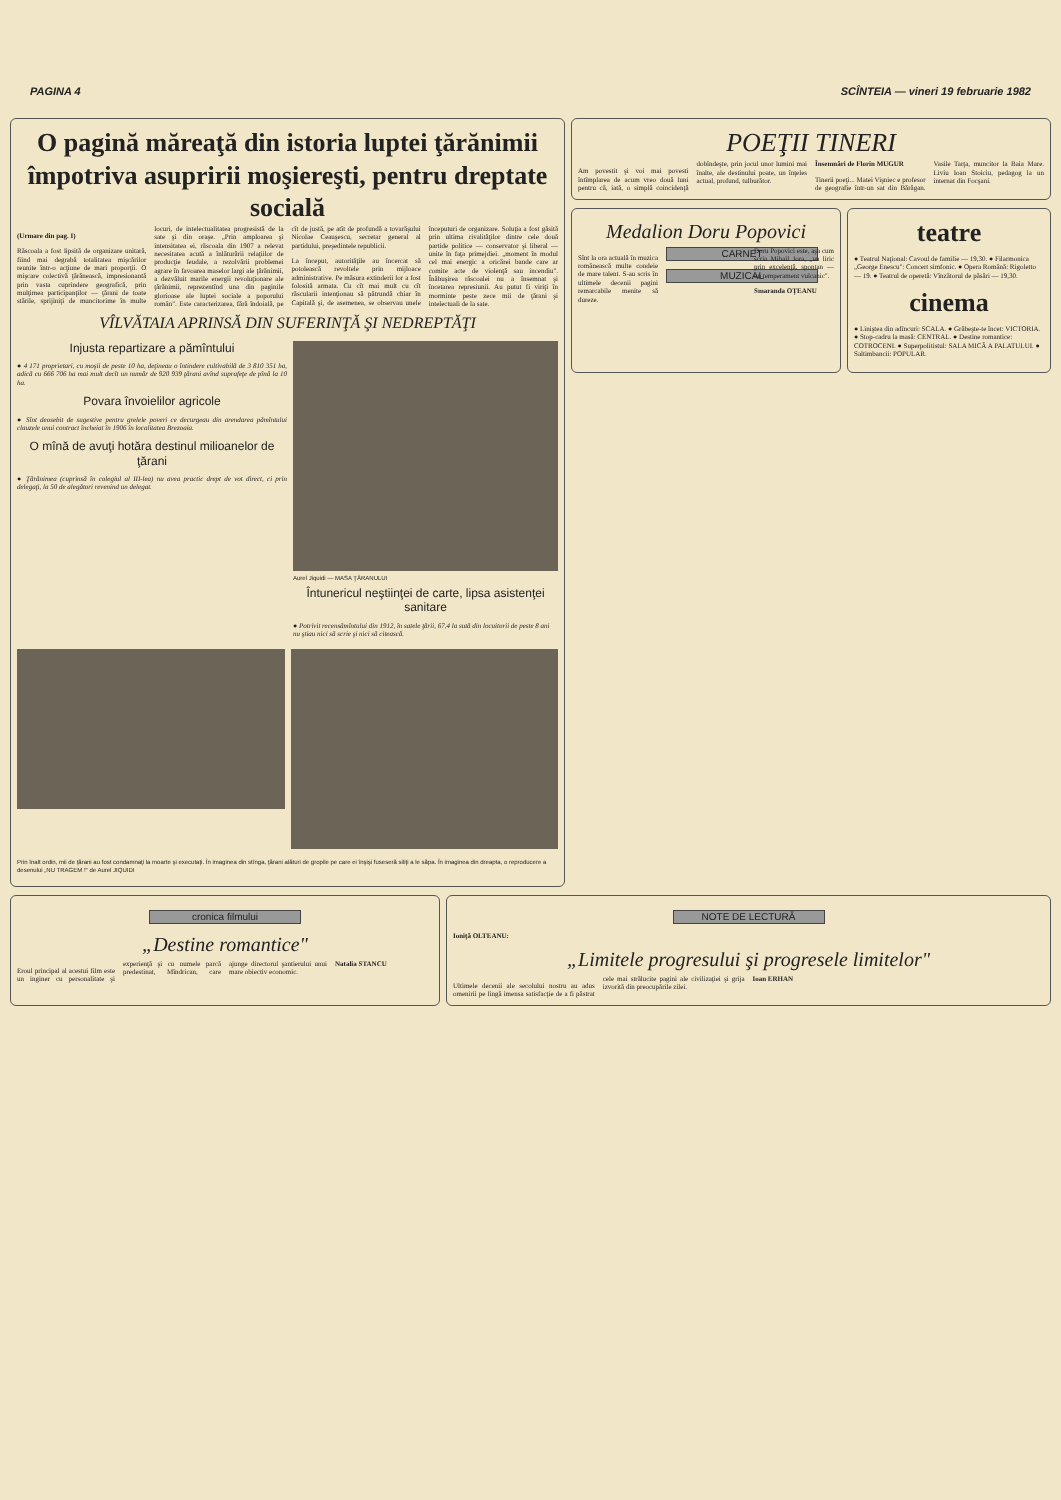PAGINA 4 SCÎNTEIA — vineri 19 februarie 1982
O pagină măreaţă din istoria luptei ţărănimii
împotriva asupririi moşiereşti, pentru dreptate socială
(Urmare din pag. I)
Răscoala a fost lipsită de organizare unitară, fiind mai degrabă totalitatea mişcărilor reunite într-o acţiune de mari proporţii. O mişcare colectivă ţărănească, impresionantă prin vasta cuprindere geografică, prin mulţimea participanţilor — ţărani de toate stările, sprijiniţi de muncitorime în multe locuri, de intelectualitatea progresistă de la sate şi din oraşe. „Prin amploarea şi intensitatea ei, răscoala din 1907 a relevat necesitatea acută a înlăturării relaţiilor de producţie feudale, a rezolvării problemei agrare în favoarea maselor largi ale ţărănimii, a dezvăluit marile energii revoluţionare ale ţărănimii, reprezentînd una din paginile glorioase ale luptei sociale a poporului român". Este caracterizarea, fără îndoială, pe cît de justă, pe atît de profundă a tovarăşului Nicolae Ceauşescu, secretar general al partidului, preşedintele republicii.
La început, autorităţile au încercat să potolească revoltele prin mijloace administrative. Pe măsura extinderii lor a fost folosită armata. Cu cît mai mult cu cît răscularii intenţionau să pătrundă chiar în Capitală şi, de asemenea, se observau unele începuturi de organizare. Soluţia a fost găsită prin ultima rivalităţilor dintre cele două partide politice — conservator şi liberal — unite în faţa primejdiei. „moment în modul cel mai energic a oricărei bande care ar comite acte de violenţă sau incendiu". Înăbuşirea răscoalei nu a însemnat şi încetarea represiunii. Au putut fi viriţi în morminte peste zece mii de ţărani şi intelectuali de la sate.
VÎLVĂTAIA APRINSĂ DIN SUFERINŢĂ ŞI NEDREPTĂŢI
Injusta repartizare a pămîntului
● 4 171 proprietari, cu moşii de peste 10 ha, deţineau o întindere cultivabilă de 3 810 351 ha, adică cu 666 706 ha mai mult decît un număr de 920 939 ţărani avînd suprafeţe de pînă la 10 ha.
Povara învoielilor agricole
● Sînt deosebit de sugestive pentru grelele poveri ce decurgeau din arendarea pămîntului clauzele unui contract încheiat în 1906 în localitatea Brezoaia.
O mînă de avuţi hotăra destinul milioanelor de ţărani
● Ţărănimea (cuprinsă în colegiul al III-lea) nu avea practic drept de vot direct, ci prin delegaţi, la 50 de alegători revenind un delegat.
Aurel Jiquidi — MASA ŢĂRANULUI
Întunericul neştiinţei de carte, lipsa asistenţei sanitare
● Potrivit recensămîntului din 1912, în satele ţării, 67,4 la sută din locuitorii de peste 8 ani nu ştiau nici să scrie şi nici să citească.
Prin înalt ordin, mii de ţărani au fost condamnaţi la moarte şi executaţi. În imaginea din stînga, ţărani alături de gropile pe care ei înşişi fuseseră siliţi a le săpa. În imaginea din dreapta, o reproducere a desenului „NU TRAGEM !" de Aurel JIQUIDI
POEŢII TINERI
Am povestit şi voi mai povesti întîmplarea de acum vreo două luni pentru că, iată, o simplă coincidenţă dobîndeşte, prin jocul unor lumini mai înalte, ale destinului poate, un înţeles actual, profund, tulburător.
Însemnări de Florin MUGUR
Tinerii poeţi... Matei Vişniec e profesor de geografie într-un sat din Bărăgan. Vasile Tarţa, muncitor la Baia Mare. Liviu Ioan Stoiciu, pedagog la un internat din Focşani.
Medalion Doru Popovici
Sînt la ora actuală în muzica românească multe condeie de mare talent. S-au scris în ultimele decenii pagini remarcabile menite să dureze.
CARNET
MUZICAL
Doru Popovici este, aşa cum scria Mihail Jora, „un liric prin excelenţă, spontan — un temperament vulcanic".
Smaranda OŢEANU
teatre
● Teatrul Naţional: Cavoul de familie — 19,30. ● Filarmonica „George Enescu": Concert simfonic. ● Opera Română: Rigoletto — 19. ● Teatrul de operetă: Vînzătorul de păsări — 19,30.
cinema
● Liniştea din adîncuri: SCALA. ● Grăbeşte-te încet: VICTORIA. ● Stop-cadru la masă: CENTRAL. ● Destine romantice: COTROCENI. ● Superpolitistul: SALA MICĂ A PALATULUI. ● Saltimbancii: POPULAR.
cronica filmului
„Destine romantice"
Eroul principal al acestui film este un inginer cu personalitate şi experienţă şi cu numele parcă predestinat, Mîndrican, care ajunge directorul şantierului unui mare obiectiv economic.
Natalia STANCU
NOTE DE LECTURĂ
Ioniţă OLTEANU:
„Limitele progresului şi progresele limitelor"
Ultimele decenii ale secolului nostru au adus omenirii pe lingă imensa satisfacţie de a fi păstrat cele mai strălucite pagini ale civilizaţiei şi grija izvorită din preocupările zilei.
Ioan ERHAN